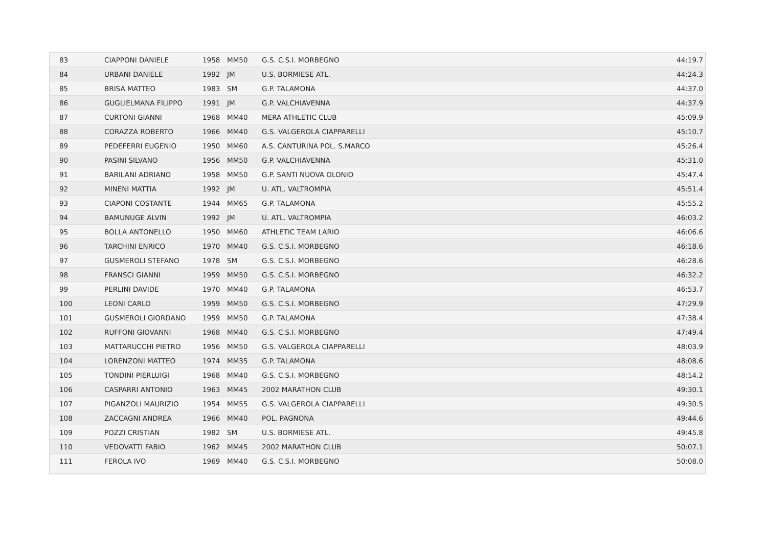| 83 | CIAPPONI DANIELE | 1958 | MM50 | G.S. C.S.I. MORBEGNO | 44:19.7 |
| 84 | URBANI DANIELE | 1992 | JM | U.S. BORMIESE ATL. | 44:24.3 |
| 85 | BRISA MATTEO | 1983 | SM | G.P. TALAMONA | 44:37.0 |
| 86 | GUGLIELMANA FILIPPO | 1991 | JM | G.P. VALCHIAVENNA | 44:37.9 |
| 87 | CURTONI GIANNI | 1968 | MM40 | MERA ATHLETIC CLUB | 45:09.9 |
| 88 | CORAZZA ROBERTO | 1966 | MM40 | G.S. VALGEROLA CIAPPARELLI | 45:10.7 |
| 89 | PEDEFERRI EUGENIO | 1950 | MM60 | A.S. CANTURINA POL. S.MARCO | 45:26.4 |
| 90 | PASINI SILVANO | 1956 | MM50 | G.P. VALCHIAVENNA | 45:31.0 |
| 91 | BARILANI ADRIANO | 1958 | MM50 | G.P. SANTI NUOVA OLONIO | 45:47.4 |
| 92 | MINENI MATTIA | 1992 | JM | U. ATL. VALTROMPIA | 45:51.4 |
| 93 | CIAPONI COSTANTE | 1944 | MM65 | G.P. TALAMONA | 45:55.2 |
| 94 | BAMUNUGE ALVIN | 1992 | JM | U. ATL. VALTROMPIA | 46:03.2 |
| 95 | BOLLA ANTONELLO | 1950 | MM60 | ATHLETIC TEAM LARIO | 46:06.6 |
| 96 | TARCHINI ENRICO | 1970 | MM40 | G.S. C.S.I. MORBEGNO | 46:18.6 |
| 97 | GUSMEROLI STEFANO | 1978 | SM | G.S. C.S.I. MORBEGNO | 46:28.6 |
| 98 | FRANSCI GIANNI | 1959 | MM50 | G.S. C.S.I. MORBEGNO | 46:32.2 |
| 99 | PERLINI DAVIDE | 1970 | MM40 | G.P. TALAMONA | 46:53.7 |
| 100 | LEONI CARLO | 1959 | MM50 | G.S. C.S.I. MORBEGNO | 47:29.9 |
| 101 | GUSMEROLI GIORDANO | 1959 | MM50 | G.P. TALAMONA | 47:38.4 |
| 102 | RUFFONI GIOVANNI | 1968 | MM40 | G.S. C.S.I. MORBEGNO | 47:49.4 |
| 103 | MATTARUCCHI PIETRO | 1956 | MM50 | G.S. VALGEROLA CIAPPARELLI | 48:03.9 |
| 104 | LORENZONI MATTEO | 1974 | MM35 | G.P. TALAMONA | 48:08.6 |
| 105 | TONDINI PIERLUIGI | 1968 | MM40 | G.S. C.S.I. MORBEGNO | 48:14.2 |
| 106 | CASPARRI ANTONIO | 1963 | MM45 | 2002 MARATHON CLUB | 49:30.1 |
| 107 | PIGANZOLI MAURIZIO | 1954 | MM55 | G.S. VALGEROLA CIAPPARELLI | 49:30.5 |
| 108 | ZACCAGNI ANDREA | 1966 | MM40 | POL. PAGNONA | 49:44.6 |
| 109 | POZZI CRISTIAN | 1982 | SM | U.S. BORMIESE ATL. | 49:45.8 |
| 110 | VEDOVATTI FABIO | 1962 | MM45 | 2002 MARATHON CLUB | 50:07.1 |
| 111 | FEROLA IVO | 1969 | MM40 | G.S. C.S.I. MORBEGNO | 50:08.0 |